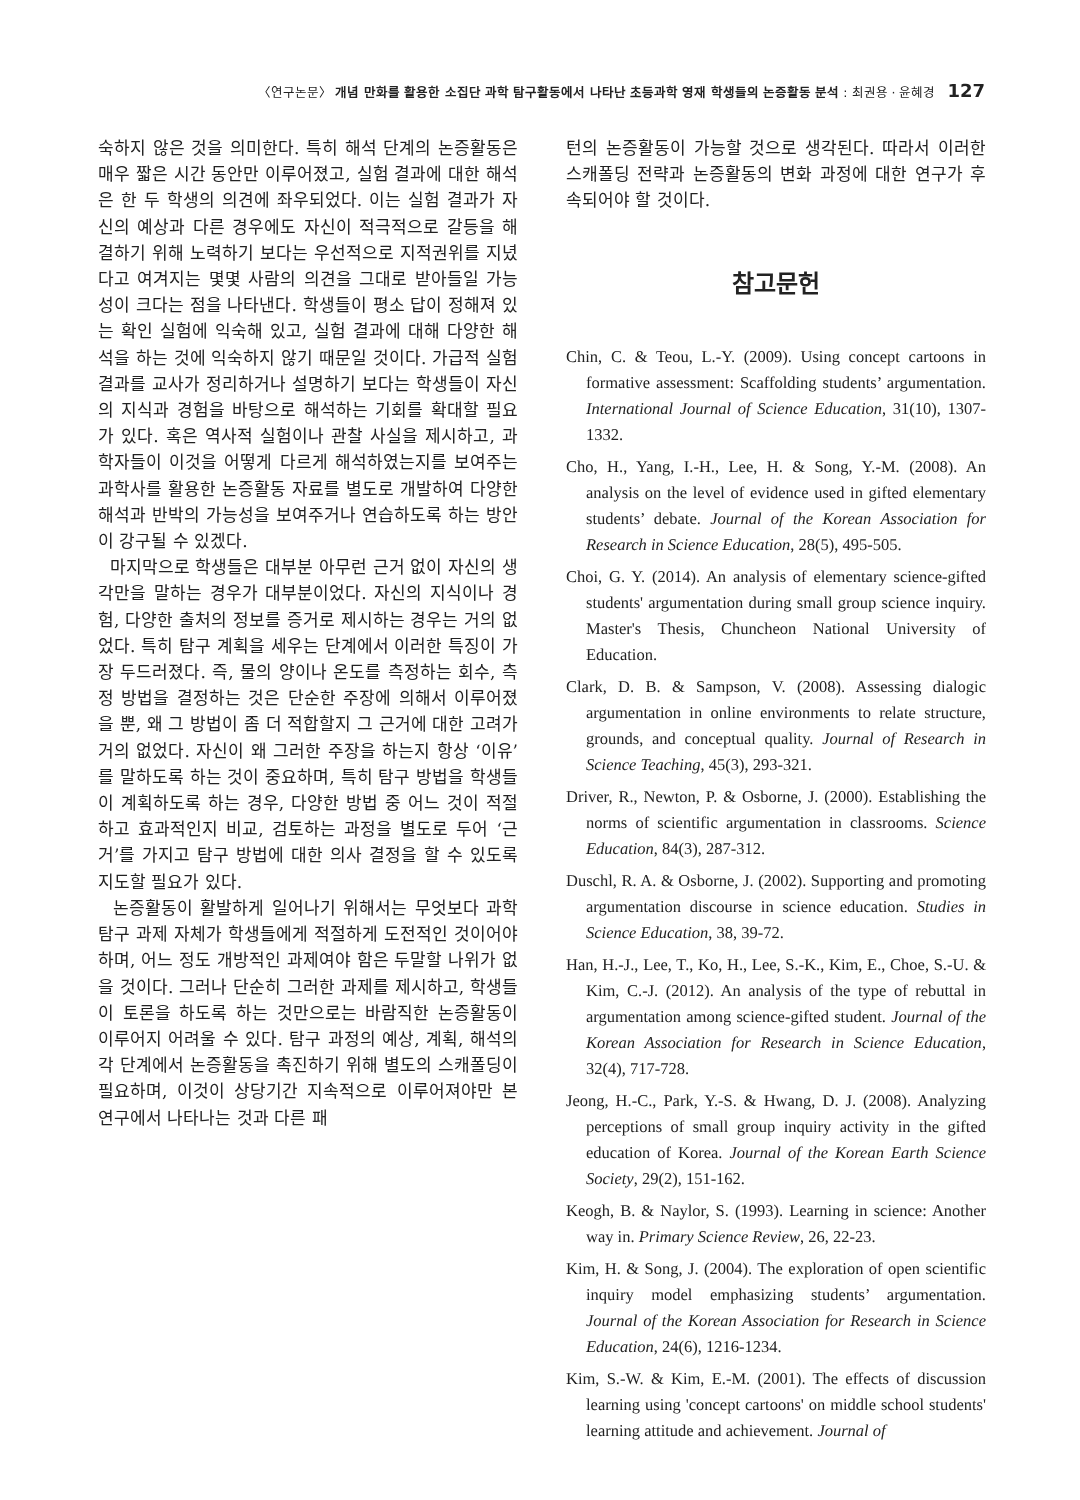〈연구논문〉 개념 만화를 활용한 소집단 과학 탐구활동에서 나타난 초등과학 영재 학생들의 논증활동 분석 : 최권용 · 윤혜경 127
숙하지 않은 것을 의미한다. 특히 해석 단계의 논증활동은 매우 짧은 시간 동안만 이루어졌고, 실험 결과에 대한 해석은 한 두 학생의 의견에 좌우되었다. 이는 실험 결과가 자신의 예상과 다른 경우에도 자신이 적극적으로 갈등을 해결하기 위해 노력하기 보다는 우선적으로 지적권위를 지녔다고 여겨지는 몇몇 사람의 의견을 그대로 받아들일 가능성이 크다는 점을 나타낸다. 학생들이 평소 답이 정해져 있는 확인 실험에 익숙해 있고, 실험 결과에 대해 다양한 해석을 하는 것에 익숙하지 않기 때문일 것이다. 가급적 실험 결과를 교사가 정리하거나 설명하기 보다는 학생들이 자신의 지식과 경험을 바탕으로 해석하는 기회를 확대할 필요가 있다. 혹은 역사적 실험이나 관찰 사실을 제시하고, 과학자들이 이것을 어떻게 다르게 해석하였는지를 보여주는 과학사를 활용한 논증활동 자료를 별도로 개발하여 다양한 해석과 반박의 가능성을 보여주거나 연습하도록 하는 방안이 강구될 수 있겠다.
마지막으로 학생들은 대부분 아무런 근거 없이 자신의 생각만을 말하는 경우가 대부분이었다. 자신의 지식이나 경험, 다양한 출처의 정보를 증거로 제시하는 경우는 거의 없었다. 특히 탐구 계획을 세우는 단계에서 이러한 특징이 가장 두드러졌다. 즉, 물의 양이나 온도를 측정하는 회수, 측정 방법을 결정하는 것은 단순한 주장에 의해서 이루어졌을 뿐, 왜 그 방법이 좀 더 적합할지 그 근거에 대한 고려가 거의 없었다. 자신이 왜 그러한 주장을 하는지 항상 ‘이유’를 말하도록 하는 것이 중요하며, 특히 탐구 방법을 학생들이 계획하도록 하는 경우, 다양한 방법 중 어느 것이 적절하고 효과적인지 비교, 검토하는 과정을 별도로 두어 ‘근거’를 가지고 탐구 방법에 대한 의사 결정을 할 수 있도록 지도할 필요가 있다.
논증활동이 활발하게 일어나기 위해서는 무엇보다 과학 탐구 과제 자체가 학생들에게 적절하게 도전적인 것이어야 하며, 어느 정도 개방적인 과제여야 함은 두말할 나위가 없을 것이다. 그러나 단순히 그러한 과제를 제시하고, 학생들이 토론을 하도록 하는 것만으로는 바람직한 논증활동이 이루어지 어려울 수 있다. 탐구 과정의 예상, 계획, 해석의 각 단계에서 논증활동을 촉진하기 위해 별도의 스캐폴딩이 필요하며, 이것이 상당기간 지속적으로 이루어져야만 본 연구에서 나타나는 것과 다른 패
턴의 논증활동이 가능할 것으로 생각된다. 따라서 이러한 스캐폴딩 전략과 논증활동의 변화 과정에 대한 연구가 후속되어야 할 것이다.
참고문헌
Chin, C. & Teou, L.-Y. (2009). Using concept cartoons in formative assessment: Scaffolding students’ argumentation. International Journal of Science Education, 31(10), 1307-1332.
Cho, H., Yang, I.-H., Lee, H. & Song, Y.-M. (2008). An analysis on the level of evidence used in gifted elementary students’ debate. Journal of the Korean Association for Research in Science Education, 28(5), 495-505.
Choi, G. Y. (2014). An analysis of elementary science-gifted students' argumentation during small group science inquiry. Master's Thesis, Chuncheon National University of Education.
Clark, D. B. & Sampson, V. (2008). Assessing dialogic argumentation in online environments to relate structure, grounds, and conceptual quality. Journal of Research in Science Teaching, 45(3), 293-321.
Driver, R., Newton, P. & Osborne, J. (2000). Establishing the norms of scientific argumentation in classrooms. Science Education, 84(3), 287-312.
Duschl, R. A. & Osborne, J. (2002). Supporting and promoting argumentation discourse in science education. Studies in Science Education, 38, 39-72.
Han, H.-J., Lee, T., Ko, H., Lee, S.-K., Kim, E., Choe, S.-U. & Kim, C.-J. (2012). An analysis of the type of rebuttal in argumentation among science-gifted student. Journal of the Korean Association for Research in Science Education, 32(4), 717-728.
Jeong, H.-C., Park, Y.-S. & Hwang, D. J. (2008). Analyzing perceptions of small group inquiry activity in the gifted education of Korea. Journal of the Korean Earth Science Society, 29(2), 151-162.
Keogh, B. & Naylor, S. (1993). Learning in science: Another way in. Primary Science Review, 26, 22-23.
Kim, H. & Song, J. (2004). The exploration of open scientific inquiry model emphasizing students’ argumentation. Journal of the Korean Association for Research in Science Education, 24(6), 1216-1234.
Kim, S.-W. & Kim, E.-M. (2001). The effects of discussion learning using 'concept cartoons' on middle school students' learning attitude and achievement. Journal of